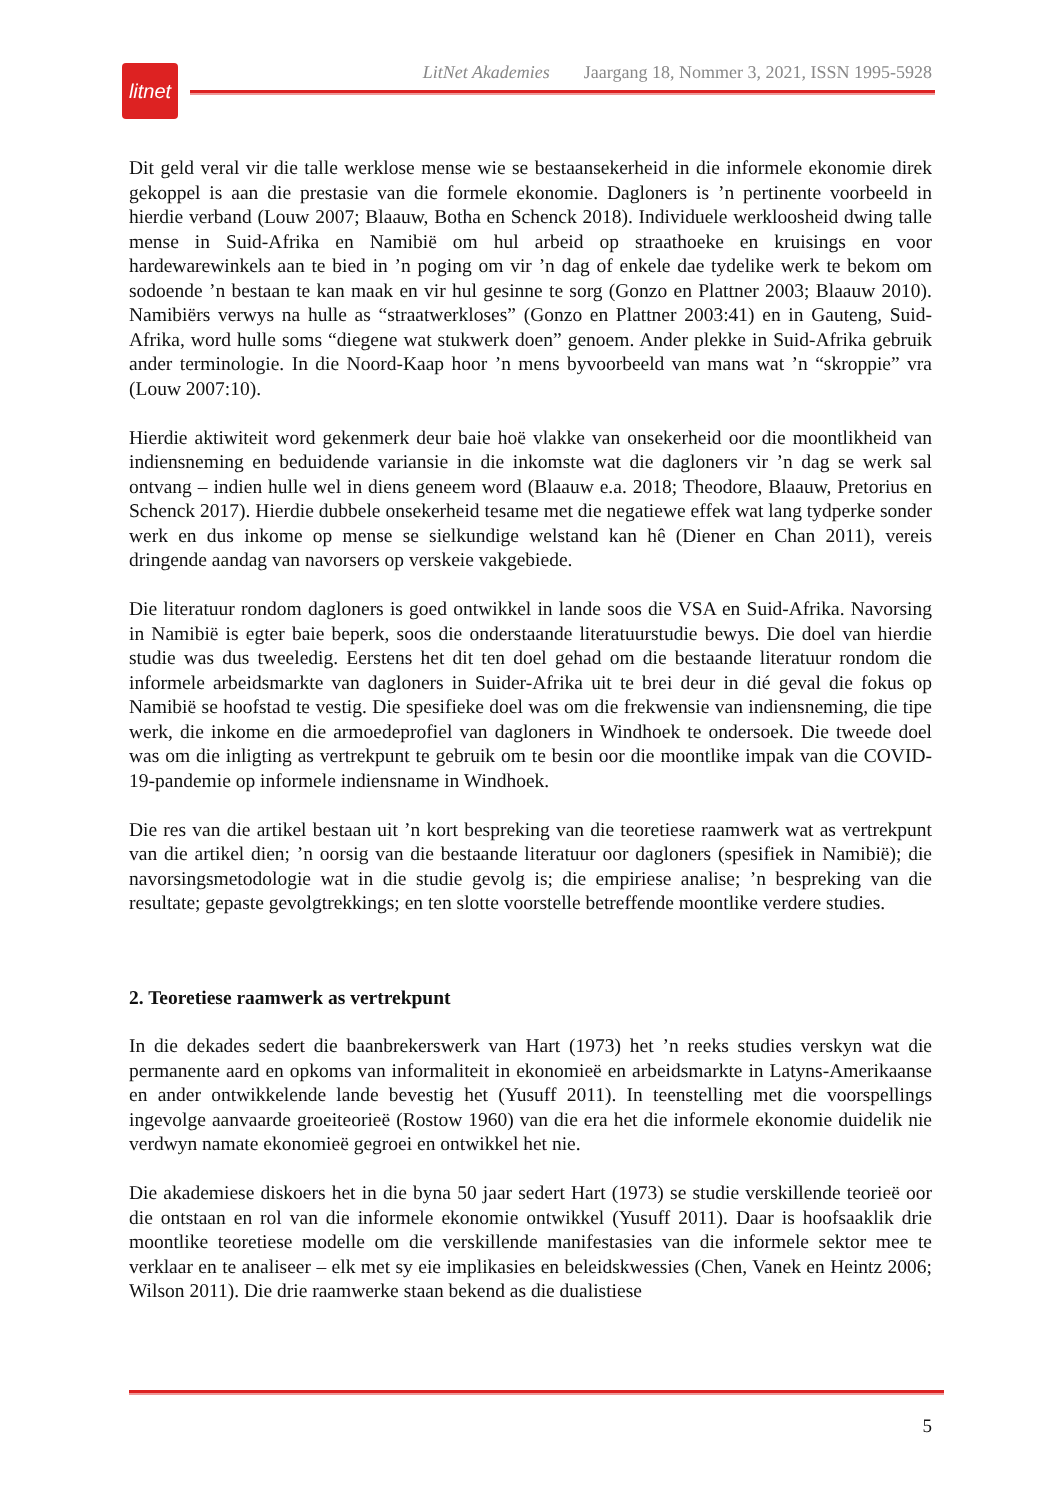LitNet Akademies Jaargang 18, Nommer 3, 2021, ISSN 1995-5928
litnet
Dit geld veral vir die talle werklose mense wie se bestaansekerheid in die informele ekonomie direk gekoppel is aan die prestasie van die formele ekonomie. Dagloners is ’n pertinente voorbeeld in hierdie verband (Louw 2007; Blaauw, Botha en Schenck 2018). Individuele werkloosheid dwing talle mense in Suid-Afrika en Namibië om hul arbeid op straathoeke en kruisings en voor hardewarewinkels aan te bied in ’n poging om vir ’n dag of enkele dae tydelike werk te bekom om sodoende ’n bestaan te kan maak en vir hul gesinne te sorg (Gonzo en Plattner 2003; Blaauw 2010). Namibiërs verwys na hulle as “straatwerkloses” (Gonzo en Plattner 2003:41) en in Gauteng, Suid-Afrika, word hulle soms “diegene wat stukwerk doen” genoem. Ander plekke in Suid-Afrika gebruik ander terminologie. In die Noord-Kaap hoor ’n mens byvoorbeeld van mans wat ’n “skroppie” vra (Louw 2007:10).
Hierdie aktiwiteit word gekenmerk deur baie hoë vlakke van onsekerheid oor die moontlikheid van indiensneming en beduidende variansie in die inkomste wat die dagloners vir ’n dag se werk sal ontvang – indien hulle wel in diens geneem word (Blaauw e.a. 2018; Theodore, Blaauw, Pretorius en Schenck 2017). Hierdie dubbele onsekerheid tesame met die negatiewe effek wat lang tydperke sonder werk en dus inkome op mense se sielkundige welstand kan hê (Diener en Chan 2011), vereis dringende aandag van navorsers op verskeie vakgebiede.
Die literatuur rondom dagloners is goed ontwikkel in lande soos die VSA en Suid-Afrika. Navorsing in Namibië is egter baie beperk, soos die onderstaande literatuurstudie bewys. Die doel van hierdie studie was dus tweeledig. Eerstens het dit ten doel gehad om die bestaande literatuur rondom die informele arbeidsmarkte van dagloners in Suider-Afrika uit te brei deur in dié geval die fokus op Namibië se hoofstad te vestig. Die spesifieke doel was om die frekwensie van indiensneming, die tipe werk, die inkome en die armoedeprofiel van dagloners in Windhoek te ondersoek. Die tweede doel was om die inligting as vertrekpunt te gebruik om te besin oor die moontlike impak van die COVID-19-pandemie op informele indiensname in Windhoek.
Die res van die artikel bestaan uit ’n kort bespreking van die teoretiese raamwerk wat as vertrekpunt van die artikel dien; ’n oorsig van die bestaande literatuur oor dagloners (spesifiek in Namibië); die navorsingsmetodologie wat in die studie gevolg is; die empiriese analise; ’n bespreking van die resultate; gepaste gevolgtrekkings; en ten slotte voorstelle betreffende moontlike verdere studies.
2. Teoretiese raamwerk as vertrekpunt
In die dekades sedert die baanbrekerswerk van Hart (1973) het ’n reeks studies verskyn wat die permanente aard en opkoms van informaliteit in ekonomieë en arbeidsmarkte in Latyns-Amerikaanse en ander ontwikkelende lande bevestig het (Yusuff 2011). In teenstelling met die voorspellings ingevolge aanvaarde groeiteorieë (Rostow 1960) van die era het die informele ekonomie duidelik nie verdwyn namate ekonomieë gegroei en ontwikkel het nie.
Die akademiese diskoers het in die byna 50 jaar sedert Hart (1973) se studie verskillende teorieë oor die ontstaan en rol van die informele ekonomie ontwikkel (Yusuff 2011). Daar is hoofsaaklik drie moontlike teoretiese modelle om die verskillende manifestasies van die informele sektor mee te verklaar en te analiseer – elk met sy eie implikasies en beleidskwessies (Chen, Vanek en Heintz 2006; Wilson 2011). Die drie raamwerke staan bekend as die dualistiese
5